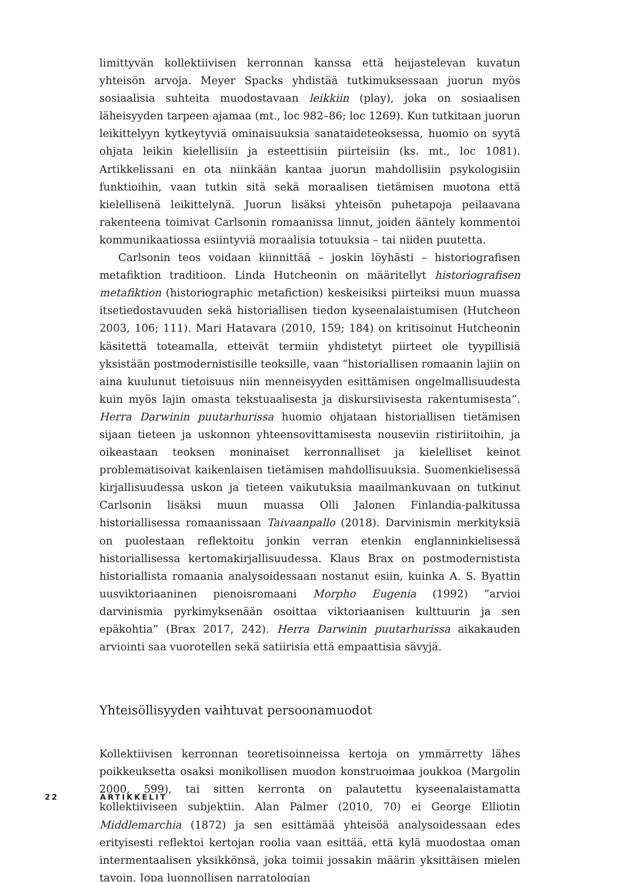limittyvän kollektiivisen kerronnan kanssa että heijastelevan kuvatun yhteisön arvoja. Meyer Spacks yhdistää tutkimuksessaan juorun myös sosiaalisia suhteita muodostavaan leikkiin (play), joka on sosiaalisen läheisyyden tarpeen ajamaa (mt., loc 982–86; loc 1269). Kun tutkitaan juorun leikittelyyn kytkeytyviä ominaisuuksia sanataideteoksessa, huomio on syytä ohjata leikin kielellisiin ja esteettisiin piirteisiin (ks. mt., loc 1081). Artikkelissani en ota niinkään kantaa juorun mahdollisiin psykologisiin funktioihin, vaan tutkin sitä sekä moraalisen tietämisen muotona että kielellisenä leikittelynä. Juorun lisäksi yhteisön puhetapoja peilaavana rakenteena toimivat Carlsonin romaanissa linnut, joiden ääntely kommentoi kommunikaatiossa esiintyviä moraalisia totuuksia – tai niiden puutetta.
Carlsonin teos voidaan kiinnittää – joskin löyhästi – historiografisen metafiktion traditioon. Linda Hutcheonin on määritellyt historiografisen metafiktion (historiographic metafiction) keskeisiksi piirteiksi muun muassa itsetiedostavuuden sekä historiallisen tiedon kyseenalaistumisen (Hutcheon 2003, 106; 111). Mari Hatavara (2010, 159; 184) on kritisoinut Hutcheonin käsitettä toteamalla, etteivät termiin yhdistetyt piirteet ole tyypillisiä yksistään postmodernistisille teoksille, vaan ”historiallisen romaanin lajiin on aina kuulunut tietoisuus niin menneisyyden esittämisen ongelmallisuudesta kuin myös lajin omasta tekstuaalisesta ja diskursiivisesta rakentumisesta”. Herra Darwinin puutarhurissa huomio ohjataan historiallisen tietämisen sijaan tieteen ja uskonnon yhteensovittamisesta nouseviin ristiriitoihin, ja oikeastaan teoksen moninaiset kerronnalliset ja kielelliset keinot problematisoivat kaikenlaisen tietämisen mahdollisuuksia. Suomenkielisessä kirjallisuudessa uskon ja tieteen vaikutuksia maailmankuvaan on tutkinut Carlsonin lisäksi muun muassa Olli Jalonen Finlandia-palkitussa historiallisessa romaanissaan Taivaanpallo (2018). Darvinismin merkityksiä on puolestaan reflektoitu jonkin verran etenkin englanninkielisessä historiallisessa kertomakirjallisuudessa. Klaus Brax on postmodernistista historiallista romaania analysoidessaan nostanut esiin, kuinka A. S. Byattin uusviktoriaaninen pienoisromaani Morpho Eugenia (1992) ”arvioi darvinismia pyrkimyksenään osoittaa viktoriaanisen kulttuurin ja sen epäkohtia” (Brax 2017, 242). Herra Darwinin puutarhurissa aikakauden arviointi saa vuorotellen sekä satiirisia että empaattisia sävyjä.
Yhteisöllisyyden vaihtuvat persoonamuodot
Kollektiivisen kerronnan teoretisoinneissa kertoja on ymmärretty lähes poikkeuksetta osaksi monikollisen muodon konstruoimaa joukkoa (Margolin 2000, 599), tai sitten kerronta on palautettu kyseenalaistamatta kollektiiviseen subjektiin. Alan Palmer (2010, 70) ei George Elliotin Middlemarchia (1872) ja sen esittämää yhteisöä analysoidessaan edes erityisesti reflektoi kertojan roolia vaan esittää, että kylä muodostaa oman intermentaalisen yksikkönsä, joka toimii jossakin määrin yksittäisen mielen tavoin. Jopa luonnollisen narratologian
22 ARTIKKELIT